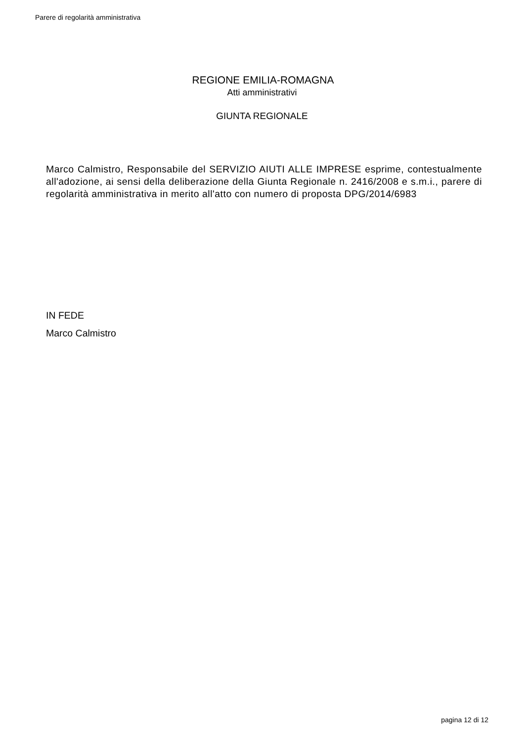Parere di regolarità amministrativa
REGIONE EMILIA-ROMAGNA
Atti amministrativi
GIUNTA REGIONALE
Marco Calmistro, Responsabile del SERVIZIO AIUTI ALLE IMPRESE esprime, contestualmente all'adozione, ai sensi della deliberazione della Giunta Regionale n. 2416/2008 e s.m.i., parere di regolarità amministrativa in merito all'atto con numero di proposta DPG/2014/6983
IN FEDE
Marco Calmistro
pagina 12 di 12